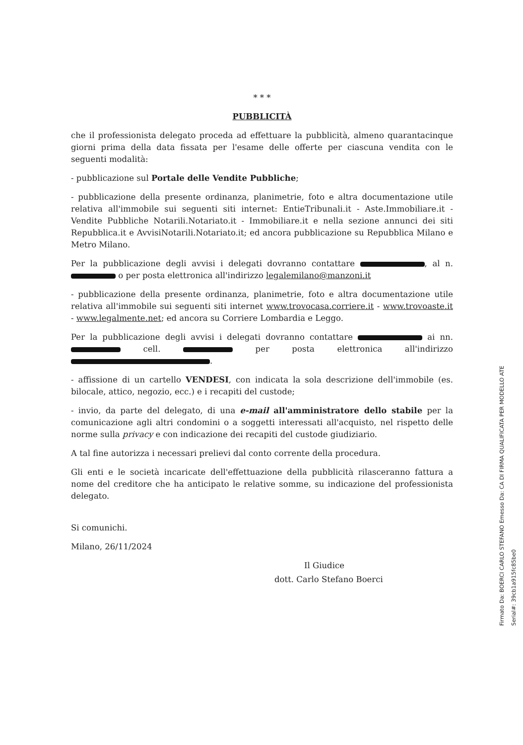* * *
PUBBLICITÀ
che il professionista delegato proceda ad effettuare la pubblicità, almeno quarantacinque giorni prima della data fissata per l'esame delle offerte per ciascuna vendita con le seguenti modalità:
- pubblicazione sul Portale delle Vendite Pubbliche;
- pubblicazione della presente ordinanza, planimetrie, foto e altra documentazione utile relativa all'immobile sui seguenti siti internet: EntieTribunali.it - Aste.Immobiliare.it - Vendite Pubbliche Notarili.Notariato.it - Immobiliare.it e nella sezione annunci dei siti Repubblica.it e AvvisiNotarili.Notariato.it; ed ancora pubblicazione su Repubblica Milano e Metro Milano.
Per la pubblicazione degli avvisi i delegati dovranno contattare , al n. o per posta elettronica all'indirizzo legalemilano@manzoni.it
- pubblicazione della presente ordinanza, planimetrie, foto e altra documentazione utile relativa all'immobile sui seguenti siti internet www.trovocasa.corriere.it - www.trovoaste.it - www.legalmente.net; ed ancora su Corriere Lombardia e Leggo.
Per la pubblicazione degli avvisi i delegati dovranno contattare ai nn. cell. per posta elettronica all'indirizzo .
- affissione di un cartello VENDESI, con indicata la sola descrizione dell'immobile (es. bilocale, attico, negozio, ecc.) e i recapiti del custode;
- invio, da parte del delegato, di una e-mail all'amministratore dello stabile per la comunicazione agli altri condomini o a soggetti interessati all'acquisto, nel rispetto delle norme sulla privacy e con indicazione dei recapiti del custode giudiziario.
A tal fine autorizza i necessari prelievi dal conto corrente della procedura.
Gli enti e le società incaricate dell'effettuazione della pubblicità rilasceranno fattura a nome del creditore che ha anticipato le relative somme, su indicazione del professionista delegato.
Si comunichi.
Milano, 26/11/2024
Il Giudice
dott. Carlo Stefano Boerci
Firmato Da: BOERCI CARLO STEFANO Emesso Da: CA DI FIRMA QUALIFICATA PER MODELLO ATE Serial#: 39cb1a915fc85be0